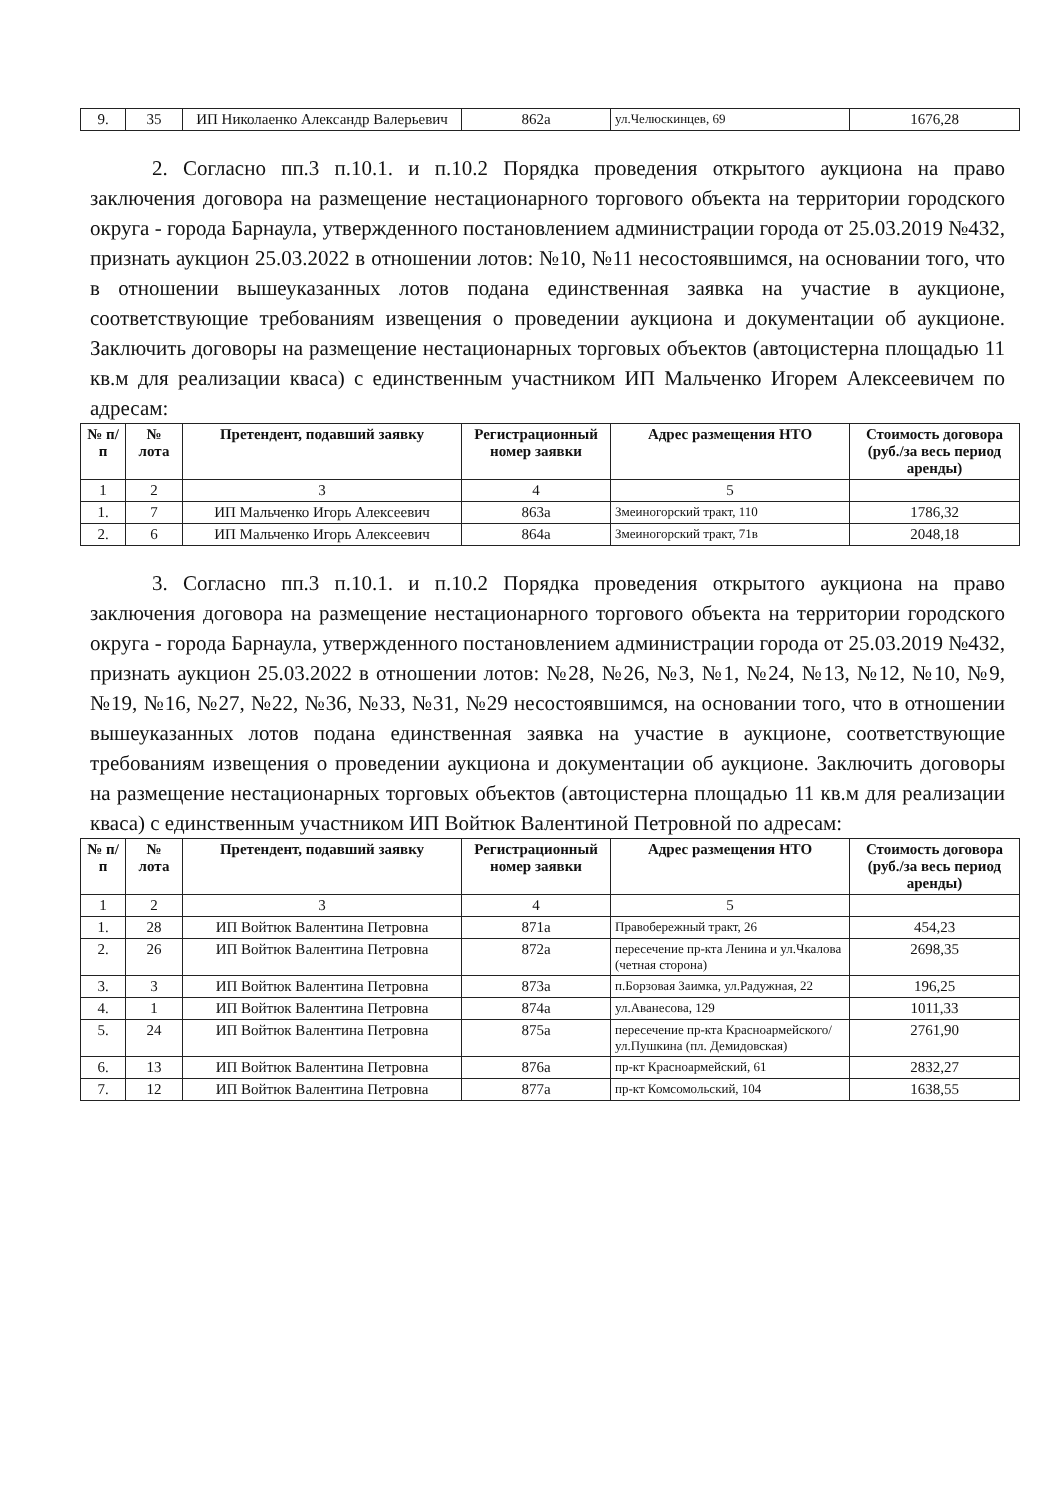| 9. | 35 | ИП Николаенко Александр Валерьевич | 862а | ул.Челюскинцев, 69 | 1676,28 |
2. Согласно пп.3 п.10.1. и п.10.2 Порядка проведения открытого аукциона на право заключения договора на размещение нестационарного торгового объекта на территории городского округа - города Барнаула, утвержденного постановлением администрации города от 25.03.2019 №432, признать аукцион 25.03.2022 в отношении лотов: №10, №11 несостоявшимся, на основании того, что в отношении вышеуказанных лотов подана единственная заявка на участие в аукционе, соответствующие требованиям извещения о проведении аукциона и документации об аукционе. Заключить договоры на размещение нестационарных торговых объектов (автоцистерна площадью 11 кв.м для реализации кваса) с единственным участником ИП Мальченко Игорем Алексеевичем по адресам:
| № п/п | № лота | Претендент, подавший заявку | Регистрационный номер заявки | Адрес размещения НТО | Стоимость договора (руб./за весь период аренды) |
| --- | --- | --- | --- | --- | --- |
| 1 | 2 | 3 | 4 | 5 | |
| 1. | 7 | ИП Мальченко Игорь Алексеевич | 863а | Змеиногорский тракт, 110 | 1786,32 |
| 2. | 6 | ИП Мальченко Игорь Алексеевич | 864а | Змеиногорский тракт, 71в | 2048,18 |
3. Согласно пп.3 п.10.1. и п.10.2 Порядка проведения открытого аукциона на право заключения договора на размещение нестационарного торгового объекта на территории городского округа - города Барнаула, утвержденного постановлением администрации города от 25.03.2019 №432, признать аукцион 25.03.2022 в отношении лотов: №28, №26, №3, №1, №24, №13, №12, №10, №9, №19, №16, №27, №22, №36, №33, №31, №29 несостоявшимся, на основании того, что в отношении вышеуказанных лотов подана единственная заявка на участие в аукционе, соответствующие требованиям извещения о проведении аукциона и документации об аукционе. Заключить договоры на размещение нестационарных торговых объектов (автоцистерна площадью 11 кв.м для реализации кваса) с единственным участником ИП Войтюк Валентиной Петровной по адресам:
| № п/п | № лота | Претендент, подавший заявку | Регистрационный номер заявки | Адрес размещения НТО | Стоимость договора (руб./за весь период аренды) |
| --- | --- | --- | --- | --- | --- |
| 1 | 2 | 3 | 4 | 5 | |
| 1. | 28 | ИП Войтюк Валентина Петровна | 871а | Правобережный тракт, 26 | 454,23 |
| 2. | 26 | ИП Войтюк Валентина Петровна | 872а | пересечение пр-кта Ленина и ул.Чкалова (четная сторона) | 2698,35 |
| 3. | 3 | ИП Войтюк Валентина Петровна | 873а | п.Борзовая Заимка, ул.Радужная, 22 | 196,25 |
| 4. | 1 | ИП Войтюк Валентина Петровна | 874а | ул.Аванесова, 129 | 1011,33 |
| 5. | 24 | ИП Войтюк Валентина Петровна | 875а | пересечение пр-кта Красноармейского/ул.Пушкина (пл. Демидовская) | 2761,90 |
| 6. | 13 | ИП Войтюк Валентина Петровна | 876а | пр-кт Красноармейский, 61 | 2832,27 |
| 7. | 12 | ИП Войтюк Валентина Петровна | 877а | пр-кт Комсомольский, 104 | 1638,55 |